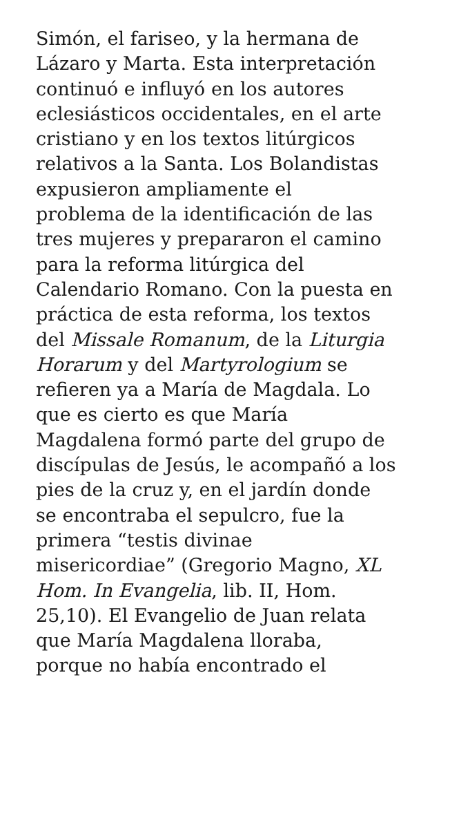Simón, el fariseo, y la hermana de
Lázaro y Marta. Esta interpretación
continuó e influyó en los autores
eclesiásticos occidentales, en el arte
cristiano y en los textos litúrgicos
relativos a la Santa. Los Bolandistas
expusieron ampliamente el
problema de la identificación de las
tres mujeres y prepararon el camino
para la reforma litúrgica del
Calendario Romano. Con la puesta en
práctica de esta reforma, los textos
del Missale Romanum, de la Liturgia
Horarum y del Martyrologium se
refieren ya a María de Magdala. Lo
que es cierto es que María
Magdalena formó parte del grupo de
discípulas de Jesús, le acompañó a los
pies de la cruz y, en el jardín donde
se encontraba el sepulcro, fue la
primera “testis divinae
misericordiae” (Gregorio Magno, XL
Hom. In Evangelia, lib. II, Hom.
25,10). El Evangelio de Juan relata
que María Magdalena lloraba,
porque no había encontrado el